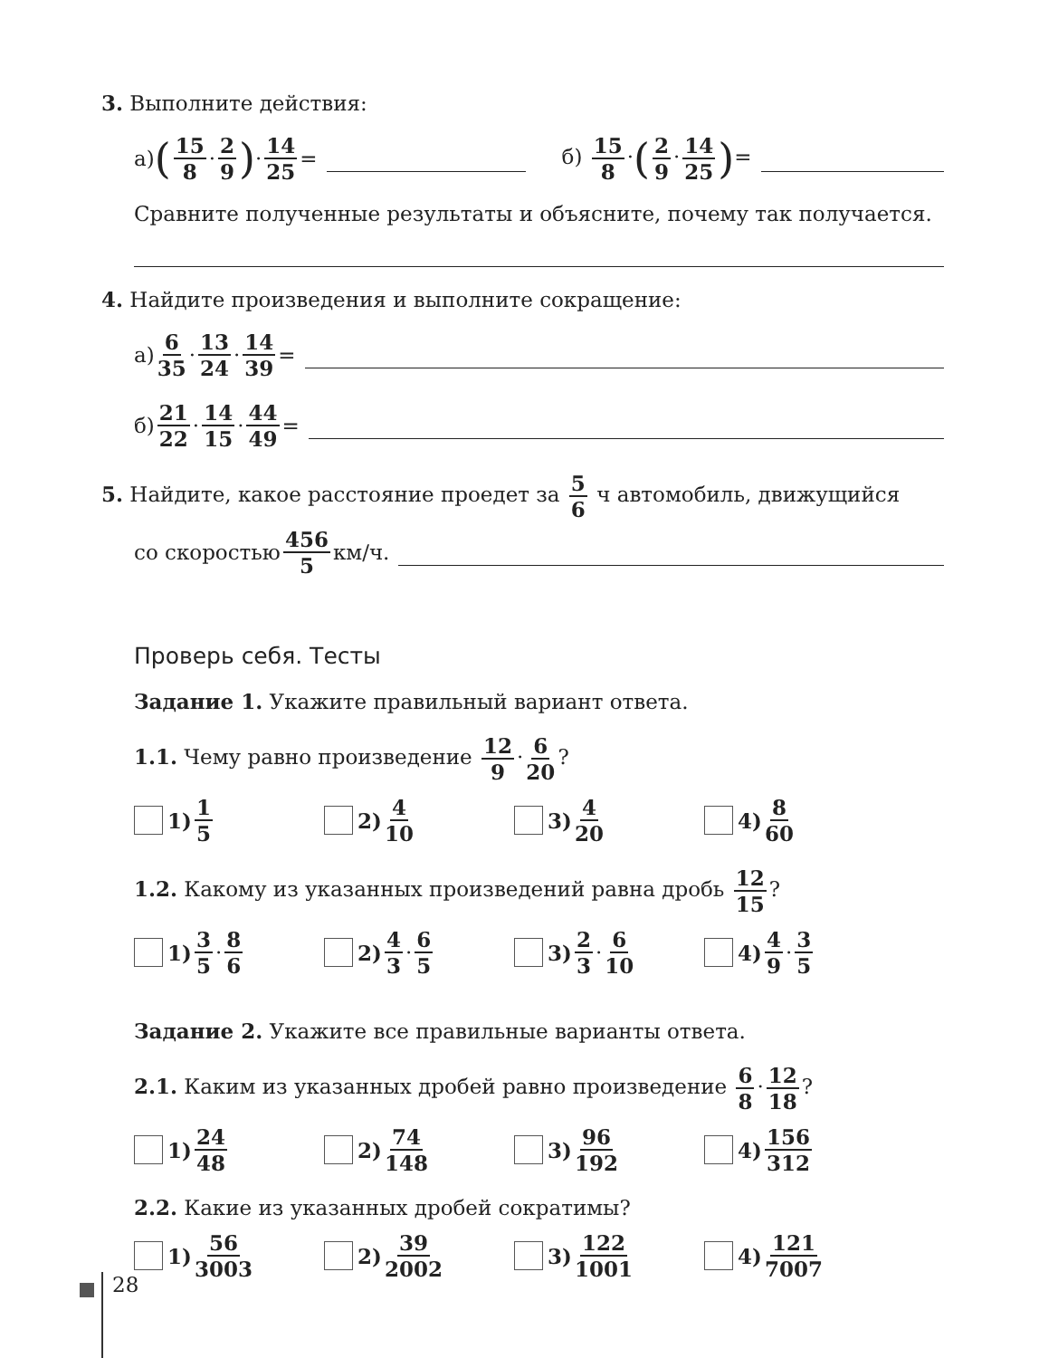3. Выполните действия:
а) (15 8 · 2 9) · 14 25 = б) 15 8 ·(2 9 · 14 25)=
Сравните полученные результаты и объясните, почему так получается.
4. Найдите произведения и выполните сокращение:
а) 6 35 · 13 24 · 14 39 =
б) 21 22 · 14 15 · 44 49 =
5. Найдите, какое расстояние проедет за 5 6 ч автомобиль, движущийся
со скоростью 456 5 км/ч.
Проверь себя. Тесты
Задание 1. Укажите правильный вариант ответа.
1.1. Чему равно произведение 12 9 · 6 20?
1) 1 5 2) 4 10 3) 4 20 4) 8 60
1.2. Какому из указанных произведений равна дробь 12 15?
1) 3 5 · 8 6 2) 4 3 · 6 5 3) 2 3 · 6 10 4) 4 9 · 3 5
Задание 2. Укажите все правильные варианты ответа.
2.1. Каким из указанных дробей равно произведение 6 8 · 12 18?
1) 24 48 2) 74 148 3) 96 192 4) 156 312
2.2. Какие из указанных дробей сократимы?
1) 56 3003 2) 39 2002 3) 122 1001 4) 121 7007
28